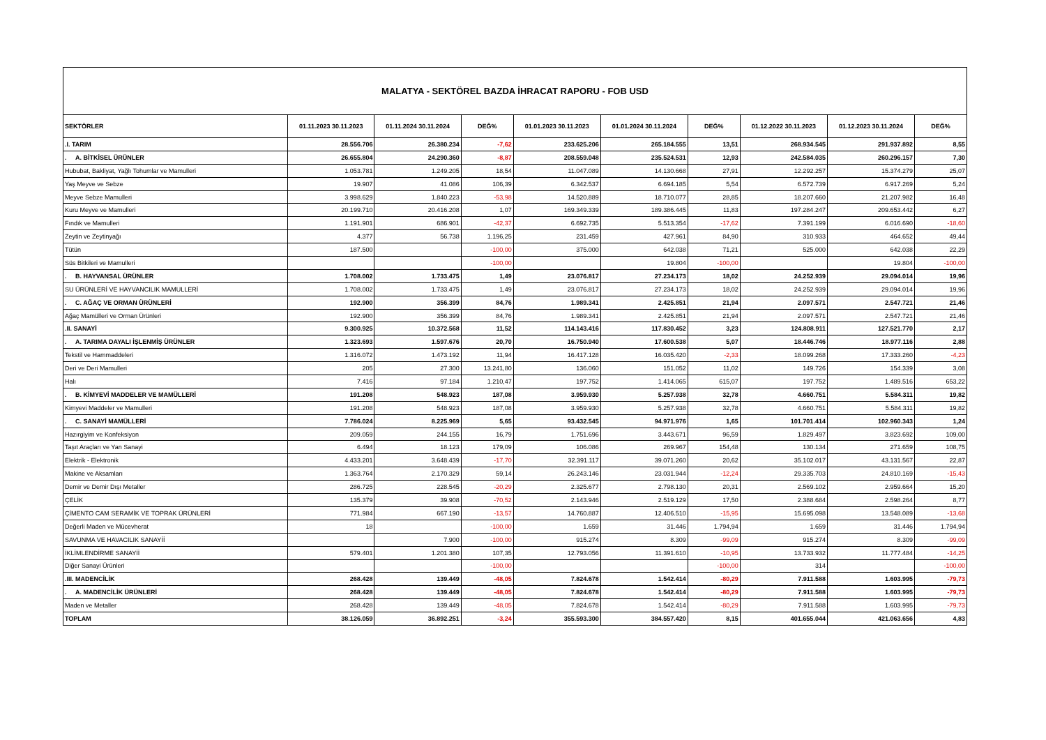MALATYA - SEKTÖREL BAZDA İHRACAT RAPORU - FOB USD
| SEKTÖRLER | 01.11.2023 30.11.2023 | 01.11.2024 30.11.2024 | DEĞ% | 01.01.2023 30.11.2023 | 01.01.2024 30.11.2024 | DEĞ% | 01.12.2022 30.11.2023 | 01.12.2023 30.11.2024 | DEĞ% |
| --- | --- | --- | --- | --- | --- | --- | --- | --- | --- |
| .I. TARIM | 28.556.706 | 26.380.234 | -7,62 | 233.625.206 | 265.184.555 | 13,51 | 268.934.545 | 291.937.892 | 8,55 |
| . A. BİTKİSEL ÜRÜNLER | 26.655.804 | 24.290.360 | -8,87 | 208.559.048 | 235.524.531 | 12,93 | 242.584.035 | 260.296.157 | 7,30 |
| Hububat, Bakliyat, Yağlı Tohumlar ve Mamulleri | 1.053.781 | 1.249.205 | 18,54 | 11.047.089 | 14.130.668 | 27,91 | 12.292.257 | 15.374.279 | 25,07 |
| Yaş Meyve ve Sebze | 19.907 | 41.086 | 106,39 | 6.342.537 | 6.694.185 | 5,54 | 6.572.739 | 6.917.269 | 5,24 |
| Meyve Sebze Mamulleri | 3.998.629 | 1.840.223 | -53,98 | 14.520.889 | 18.710.077 | 28,85 | 18.207.660 | 21.207.982 | 16,48 |
| Kuru Meyve ve Mamulleri | 20.199.710 | 20.416.208 | 1,07 | 169.349.339 | 189.386.445 | 11,83 | 197.284.247 | 209.653.442 | 6,27 |
| Fındık ve Mamulleri | 1.191.901 | 686.901 | -42,37 | 6.692.735 | 5.513.354 | -17,62 | 7.391.199 | 6.016.690 | -18,60 |
| Zeytin ve Zeytinyağı | 4.377 | 56.738 | 1.196,25 | 231.459 | 427.961 | 84,90 | 310.933 | 464.652 | 49,44 |
| Tütün | 187.500 | | -100,00 | 375.000 | 642.038 | 71,21 | 525.000 | 642.038 | 22,29 |
| Süs Bitkileri ve Mamulleri | | | -100,00 | | 19.804 | -100,00 | | 19.804 | -100,00 |
| . B. HAYVANSAL ÜRÜNLER | 1.708.002 | 1.733.475 | 1,49 | 23.076.817 | 27.234.173 | 18,02 | 24.252.939 | 29.094.014 | 19,96 |
| SU ÜRÜNLERİ VE HAYVANCILIK MAMULLERİ | 1.708.002 | 1.733.475 | 1,49 | 23.076.817 | 27.234.173 | 18,02 | 24.252.939 | 29.094.014 | 19,96 |
| . C. AĞAÇ VE ORMAN ÜRÜNLERİ | 192.900 | 356.399 | 84,76 | 1.989.341 | 2.425.851 | 21,94 | 2.097.571 | 2.547.721 | 21,46 |
| Ağaç Mamülleri ve Orman Ürünleri | 192.900 | 356.399 | 84,76 | 1.989.341 | 2.425.851 | 21,94 | 2.097.571 | 2.547.721 | 21,46 |
| .II. SANAYİ | 9.300.925 | 10.372.568 | 11,52 | 114.143.416 | 117.830.452 | 3,23 | 124.808.911 | 127.521.770 | 2,17 |
| . A. TARIMA DAYALI İŞLENMİŞ ÜRÜNLER | 1.323.693 | 1.597.676 | 20,70 | 16.750.940 | 17.600.538 | 5,07 | 18.446.746 | 18.977.116 | 2,88 |
| Tekstil ve Hammaddeleri | 1.316.072 | 1.473.192 | 11,94 | 16.417.128 | 16.035.420 | -2,33 | 18.099.268 | 17.333.260 | -4,23 |
| Deri ve Deri Mamulleri | 205 | 27.300 | 13.241,80 | 136.060 | 151.052 | 11,02 | 149.726 | 154.339 | 3,08 |
| Halı | 7.416 | 97.184 | 1.210,47 | 197.752 | 1.414.065 | 615,07 | 197.752 | 1.489.516 | 653,22 |
| . B. KİMYEVİ MADDELER VE MAMÜLLERİ | 191.208 | 548.923 | 187,08 | 3.959.930 | 5.257.938 | 32,78 | 4.660.751 | 5.584.311 | 19,82 |
| Kimyevi Maddeler ve Mamulleri | 191.208 | 548.923 | 187,08 | 3.959.930 | 5.257.938 | 32,78 | 4.660.751 | 5.584.311 | 19,82 |
| . C. SANAYİ MAMÜLLERİ | 7.786.024 | 8.225.969 | 5,65 | 93.432.545 | 94.971.976 | 1,65 | 101.701.414 | 102.960.343 | 1,24 |
| Hazırgiyim ve Konfeksiyon | 209.059 | 244.155 | 16,79 | 1.751.696 | 3.443.671 | 96,59 | 1.829.497 | 3.823.692 | 109,00 |
| Taşıt Araçları ve Yan Sanayi | 6.494 | 18.123 | 179,09 | 106.086 | 269.967 | 154,48 | 130.134 | 271.659 | 108,75 |
| Elektrik - Elektronik | 4.433.201 | 3.648.439 | -17,70 | 32.391.117 | 39.071.260 | 20,62 | 35.102.017 | 43.131.567 | 22,87 |
| Makine ve Aksamları | 1.363.764 | 2.170.329 | 59,14 | 26.243.146 | 23.031.944 | -12,24 | 29.335.703 | 24.810.169 | -15,43 |
| Demir ve Demir Dışı Metaller | 286.725 | 228.545 | -20,29 | 2.325.677 | 2.798.130 | 20,31 | 2.569.102 | 2.959.664 | 15,20 |
| ÇELİK | 135.379 | 39.908 | -70,52 | 2.143.946 | 2.519.129 | 17,50 | 2.388.684 | 2.598.264 | 8,77 |
| ÇİMENTO CAM SERAMİK VE TOPRAK ÜRÜNLERİ | 771.984 | 667.190 | -13,57 | 14.760.887 | 12.406.510 | -15,95 | 15.695.098 | 13.548.089 | -13,68 |
| Değerli Maden ve Mücevherat | 18 | | -100,00 | 1.659 | 31.446 | 1.794,94 | 1.659 | 31.446 | 1.794,94 |
| SAVUNMA VE HAVACILIK SANAYİİ | | 7.900 | -100,00 | 915.274 | 8.309 | -99,09 | 915.274 | 8.309 | -99,09 |
| İKLİMLENDİRME SANAYİİ | 579.401 | 1.201.380 | 107,35 | 12.793.056 | 11.391.610 | -10,95 | 13.733.932 | 11.777.484 | -14,25 |
| Diğer Sanayi Ürünleri | | | -100,00 | | | -100,00 | 314 | | -100,00 |
| .III. MADENCİLİK | 268.428 | 139.449 | -48,05 | 7.824.678 | 1.542.414 | -80,29 | 7.911.588 | 1.603.995 | -79,73 |
| . A. MADENCİLİK ÜRÜNLERİ | 268.428 | 139.449 | -48,05 | 7.824.678 | 1.542.414 | -80,29 | 7.911.588 | 1.603.995 | -79,73 |
| Maden ve Metaller | 268.428 | 139.449 | -48,05 | 7.824.678 | 1.542.414 | -80,29 | 7.911.588 | 1.603.995 | -79,73 |
| TOPLAM | 38.126.059 | 36.892.251 | -3,24 | 355.593.300 | 384.557.420 | 8,15 | 401.655.044 | 421.063.656 | 4,83 |